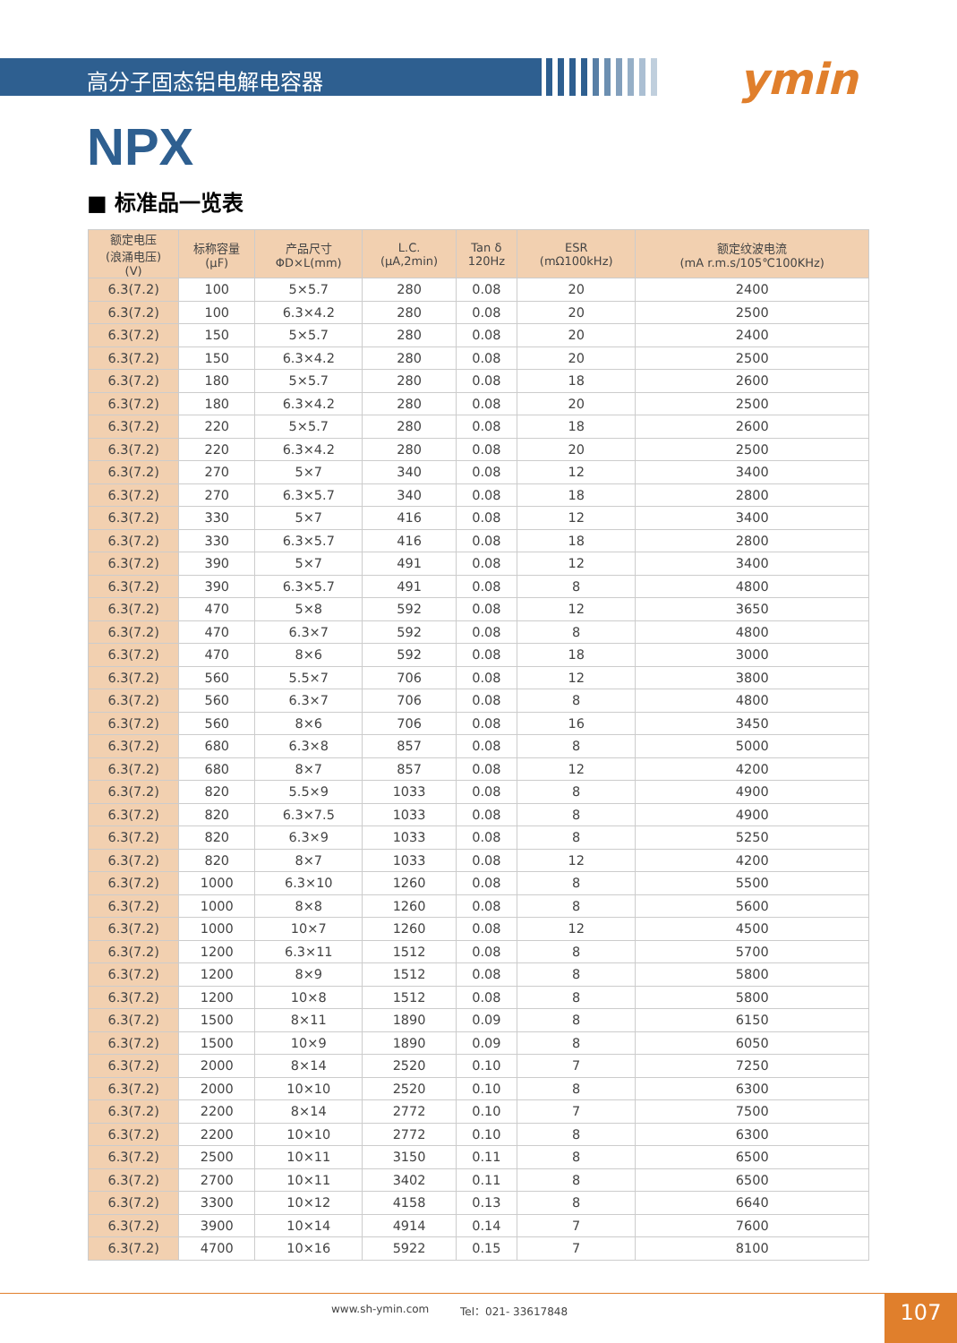ymin
高分子固态铝电解电容器
NPX
■ 标准品一览表
| 额定电压 (浪涌电压) (V) | 标称容量 (μF) | 产品尺寸 ΦD×L(mm) | L.C. (μA,2min) | Tan δ 120Hz | ESR (mΩ100kHz) | 额定纹波电流 (mA r.m.s/105℃100KHz) |
| --- | --- | --- | --- | --- | --- | --- |
| 6.3(7.2) | 100 | 5×5.7 | 280 | 0.08 | 20 | 2400 |
| 6.3(7.2) | 100 | 6.3×4.2 | 280 | 0.08 | 20 | 2500 |
| 6.3(7.2) | 150 | 5×5.7 | 280 | 0.08 | 20 | 2400 |
| 6.3(7.2) | 150 | 6.3×4.2 | 280 | 0.08 | 20 | 2500 |
| 6.3(7.2) | 180 | 5×5.7 | 280 | 0.08 | 18 | 2600 |
| 6.3(7.2) | 180 | 6.3×4.2 | 280 | 0.08 | 20 | 2500 |
| 6.3(7.2) | 220 | 5×5.7 | 280 | 0.08 | 18 | 2600 |
| 6.3(7.2) | 220 | 6.3×4.2 | 280 | 0.08 | 20 | 2500 |
| 6.3(7.2) | 270 | 5×7 | 340 | 0.08 | 12 | 3400 |
| 6.3(7.2) | 270 | 6.3×5.7 | 340 | 0.08 | 18 | 2800 |
| 6.3(7.2) | 330 | 5×7 | 416 | 0.08 | 12 | 3400 |
| 6.3(7.2) | 330 | 6.3×5.7 | 416 | 0.08 | 18 | 2800 |
| 6.3(7.2) | 390 | 5×7 | 491 | 0.08 | 12 | 3400 |
| 6.3(7.2) | 390 | 6.3×5.7 | 491 | 0.08 | 8 | 4800 |
| 6.3(7.2) | 470 | 5×8 | 592 | 0.08 | 12 | 3650 |
| 6.3(7.2) | 470 | 6.3×7 | 592 | 0.08 | 8 | 4800 |
| 6.3(7.2) | 470 | 8×6 | 592 | 0.08 | 18 | 3000 |
| 6.3(7.2) | 560 | 5.5×7 | 706 | 0.08 | 12 | 3800 |
| 6.3(7.2) | 560 | 6.3×7 | 706 | 0.08 | 8 | 4800 |
| 6.3(7.2) | 560 | 8×6 | 706 | 0.08 | 16 | 3450 |
| 6.3(7.2) | 680 | 6.3×8 | 857 | 0.08 | 8 | 5000 |
| 6.3(7.2) | 680 | 8×7 | 857 | 0.08 | 12 | 4200 |
| 6.3(7.2) | 820 | 5.5×9 | 1033 | 0.08 | 8 | 4900 |
| 6.3(7.2) | 820 | 6.3×7.5 | 1033 | 0.08 | 8 | 4900 |
| 6.3(7.2) | 820 | 6.3×9 | 1033 | 0.08 | 8 | 5250 |
| 6.3(7.2) | 820 | 8×7 | 1033 | 0.08 | 12 | 4200 |
| 6.3(7.2) | 1000 | 6.3×10 | 1260 | 0.08 | 8 | 5500 |
| 6.3(7.2) | 1000 | 8×8 | 1260 | 0.08 | 8 | 5600 |
| 6.3(7.2) | 1000 | 10×7 | 1260 | 0.08 | 12 | 4500 |
| 6.3(7.2) | 1200 | 6.3×11 | 1512 | 0.08 | 8 | 5700 |
| 6.3(7.2) | 1200 | 8×9 | 1512 | 0.08 | 8 | 5800 |
| 6.3(7.2) | 1200 | 10×8 | 1512 | 0.08 | 8 | 5800 |
| 6.3(7.2) | 1500 | 8×11 | 1890 | 0.09 | 8 | 6150 |
| 6.3(7.2) | 1500 | 10×9 | 1890 | 0.09 | 8 | 6050 |
| 6.3(7.2) | 2000 | 8×14 | 2520 | 0.10 | 7 | 7250 |
| 6.3(7.2) | 2000 | 10×10 | 2520 | 0.10 | 8 | 6300 |
| 6.3(7.2) | 2200 | 8×14 | 2772 | 0.10 | 7 | 7500 |
| 6.3(7.2) | 2200 | 10×10 | 2772 | 0.10 | 8 | 6300 |
| 6.3(7.2) | 2500 | 10×11 | 3150 | 0.11 | 8 | 6500 |
| 6.3(7.2) | 2700 | 10×11 | 3402 | 0.11 | 8 | 6500 |
| 6.3(7.2) | 3300 | 10×12 | 4158 | 0.13 | 8 | 6640 |
| 6.3(7.2) | 3900 | 10×14 | 4914 | 0.14 | 7 | 7600 |
| 6.3(7.2) | 4700 | 10×16 | 5922 | 0.15 | 7 | 8100 |
www.sh-ymin.com Tel：021- 33617848 107